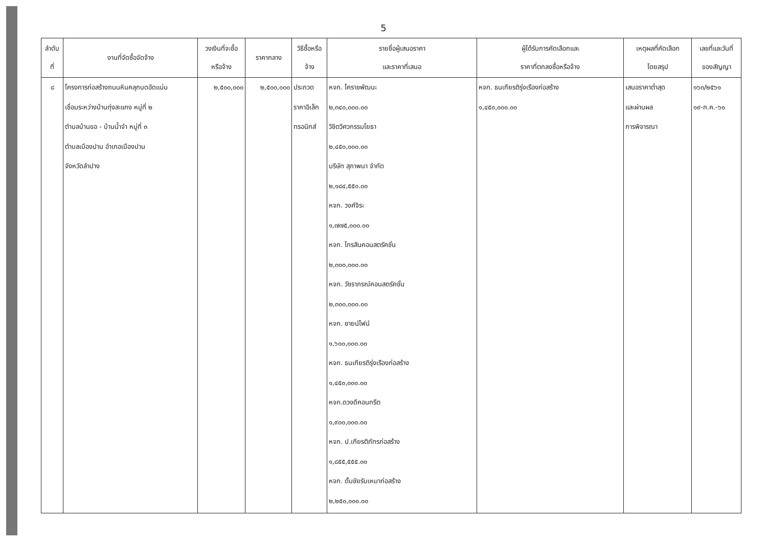5
| ลำดับ ที่ | งานที่จัดซื้อจัดจ้าง | วงเงินที่จะซื้อ หรือจ้าง | ราคากลาง | วิธีซื้อหรือ จ้าง | รายชื่อผู้เสนอราคา และราคาที่เสนอ | ผู้ได้รับการคัดเลือกและ ราคาที่ตกลงซื้อหรือจ้าง | เหตุผลที่คัดเลือก โดยสรุป | เลขที่และวันที่ ของสัญญา |
| --- | --- | --- | --- | --- | --- | --- | --- | --- |
| ๘ | โครงการก่อสร้างถนนหินคลุกบดอัดแน่น เชื่อมระหว่างบ้านทุ่งสะแกง หมู่ที่ ๒ ตำบลบ้านขอ - บ้านน้ำจำ หมู่ที่ ๓ ตำบลเมืองปาน อำเภอเมืองปาน จังหวัดลำปาง | ๒,๕๐๐,๐๐๐ | ๒,๕๐๐,๐๐๐ | ประกวด ราคาอิเล็ก ทรอนิกส์ | หจก. โคราชพัฒนะ ๒,๓๔๐,๐๐๐.๐๐ วิชิตวิศวกรรมโยธา ๒,๔๕๐,๐๐๐.๐๐ บริษัท สุภาพนา จำกัด ๒,๑๘๔,๕๕๐.๐๐ หจก. วงศ์จิระ ๑,๗๗๕,๐๐๐.๐๐ หจก. ไกรสินคอนสตรัคชั่น ๒,๓๐๐,๐๐๐.๐๐ หจก. วัชราภรณ์คอนสตรัคชั่น ๒,๓๐๐,๐๐๐.๐๐ หจก. ชายน์ไฟน์ ๑,๖๐๐,๐๐๐.๐๐ หจก. ธนเกียรติรุ่งเรืองก่อสร้าง ๑,๔๕๐,๐๐๐.๐๐ หจก.ดวงดีคอนกรีต ๑,๙๐๐,๐๐๐.๐๐ หจก. ป.เกียรติภัทรก่อสร้าง ๑,๘๕๕,๕๕๕.๐๐ หจก. ดั้มชัยรับเหมาก่อสร้าง ๒,๒๕๐,๐๐๐.๐๐ | หจก. ธนเกียรติรุ่งเรืองก่อสร้าง ๑,๔๕๐,๐๐๐.๐๐ | เสนอราคาต่ำสุด และผ่านผล การพิจารณา | ๑๖๓/๒๕๖๑ ๑๙-ก.ค.-๖๑ |